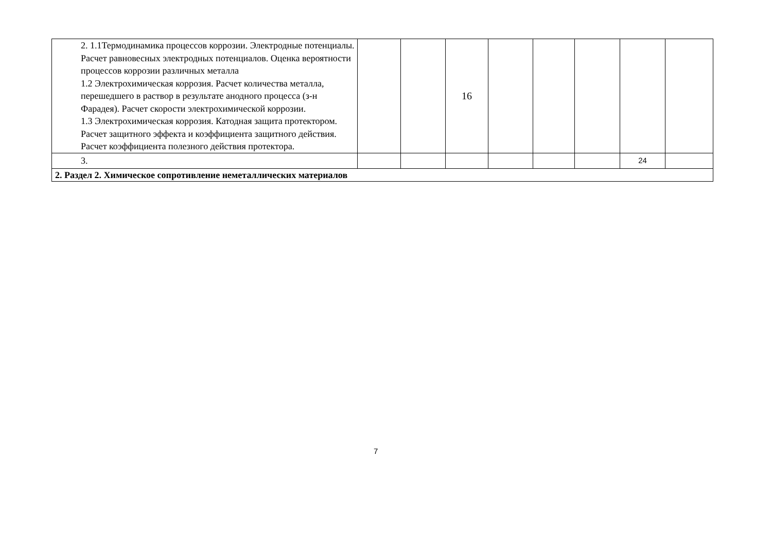| 2. 1.1Термодинамика процессов коррозии. Электродные потенциалы. Расчет равновесных электродных потенциалов. Оценка вероятности процессов коррозии различных металла 1.2 Электрохимическая коррозия. Расчет количества металла, перешедшего в раствор в результате анодного процесса (з-н Фарадея). Расчет скорости электрохимической коррозии. 1.3 Электрохимическая коррозия. Катодная защита протектором. Расчет защитного эффекта и коэффициента защитного действия. Расчет коэффициента полезного действия протектора. | | | 16 | | | | | |
| 3. | | | | | | | 24 | |
| 2. Раздел 2. Химическое сопротивление неметаллических материалов | | | | | | | | |
7